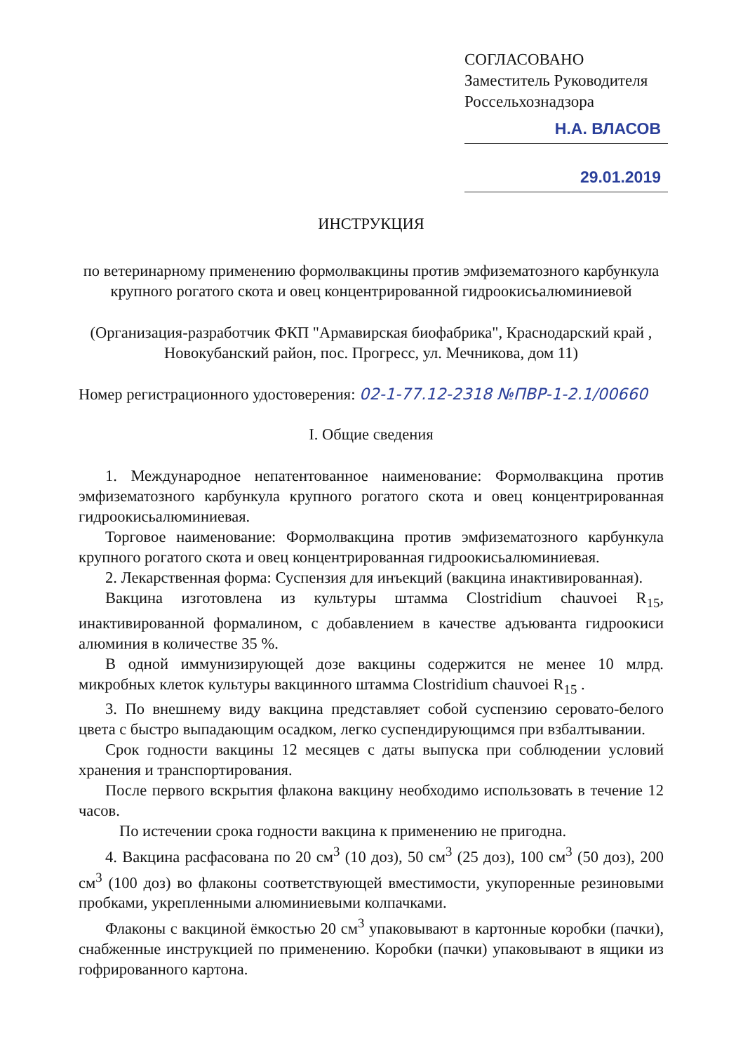СОГЛАСОВАНО
Заместитель Руководителя
Россельхознадзора
Н.А. ВЛАСОВ
29.01.2019
ИНСТРУКЦИЯ
по ветеринарному применению формолвакцины против эмфизематозного карбункула крупного рогатого скота и овец концентрированной гидроокисьалюминиевой
(Организация-разработчик ФКП "Армавирская биофабрика", Краснодарский край , Новокубанский район, пос. Прогресс, ул. Мечникова, дом 11)
Номер регистрационного удостоверения: 02-1-77.12-2318 №ПВР-1-2.1/00660
I. Общие сведения
1. Международное непатентованное наименование: Формолвакцина против эмфизематозного карбункула крупного рогатого скота и овец концентрированная гидроокисьалюминиевая.
Торговое наименование: Формолвакцина против эмфизематозного карбункула крупного рогатого скота и овец концентрированная гидроокисьалюминиевая.
2. Лекарственная форма: Суспензия для инъекций (вакцина инактивированная).
Вакцина изготовлена из культуры штамма Clostridium chauvoei R<sub>15</sub>, инактивированной формалином, с добавлением в качестве адъюванта гидроокиси алюминия в количестве 35 %.
В одной иммунизирующей дозе вакцины содержится не менее 10 млрд. микробных клеток культуры вакцинного штамма Clostridium chauvoei R<sub>15</sub> .
3. По внешнему виду вакцина представляет собой суспензию серовато-белого цвета с быстро выпадающим осадком, легко суспендирующимся при взбалтывании.
Срок годности вакцины 12 месяцев с даты выпуска при соблюдении условий хранения и транспортирования.
После первого вскрытия флакона вакцину необходимо использовать в течение 12 часов.
По истечении срока годности вакцина к применению не пригодна.
4. Вакцина расфасована по 20 см<sup>3</sup> (10 доз), 50 см<sup>3</sup> (25 доз), 100 см<sup>3</sup> (50 доз), 200 см<sup>3</sup> (100 доз) во флаконы соответствующей вместимости, укупоренные резиновыми пробками, укрепленными алюминиевыми колпачками.
Флаконы с вакциной ёмкостью 20 см<sup>3</sup> упаковывают в картонные коробки (пачки), снабженные инструкцией по применению. Коробки (пачки) упаковывают в ящики из гофрированного картона.